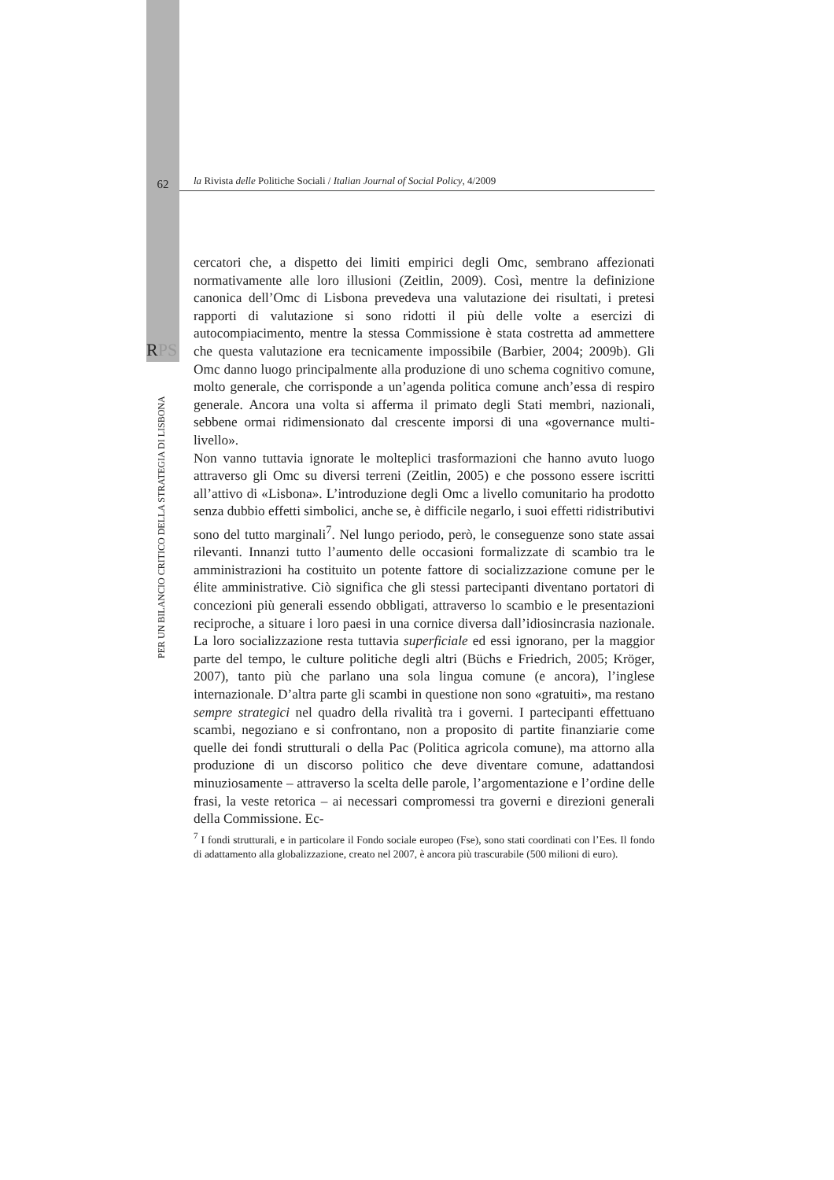62
la Rivista delle Politiche Sociali / Italian Journal of Social Policy, 4/2009
RPS
PER UN BILANCIO CRITICO DELLA STRATEGIA DI LISBONA
cercatori che, a dispetto dei limiti empirici degli Omc, sembrano affezionati normativamente alle loro illusioni (Zeitlin, 2009). Così, mentre la definizione canonica dell’Omc di Lisbona prevedeva una valutazione dei risultati, i pretesi rapporti di valutazione si sono ridotti il più delle volte a esercizi di autocompiacimento, mentre la stessa Commissione è stata costretta ad ammettere che questa valutazione era tecnicamente impossibile (Barbier, 2004; 2009b). Gli Omc danno luogo principalmente alla produzione di uno schema cognitivo comune, molto generale, che corrisponde a un’agenda politica comune anch’essa di respiro generale. Ancora una volta si afferma il primato degli Stati membri, nazionali, sebbene ormai ridimensionato dal crescente imporsi di una «governance multi-livello».
Non vanno tuttavia ignorate le molteplici trasformazioni che hanno avuto luogo attraverso gli Omc su diversi terreni (Zeitlin, 2005) e che possono essere iscritti all’attivo di «Lisbona». L’introduzione degli Omc a livello comunitario ha prodotto senza dubbio effetti simbolici, anche se, è difficile negarlo, i suoi effetti ridistributivi sono del tutto marginali<sup>7</sup>. Nel lungo periodo, però, le conseguenze sono state assai rilevanti. Innanzi tutto l’aumento delle occasioni formalizzate di scambio tra le amministrazioni ha costituito un potente fattore di socializzazione comune per le élite amministrative. Ciò significa che gli stessi partecipanti diventano portatori di concezioni più generali essendo obbligati, attraverso lo scambio e le presentazioni reciproche, a situare i loro paesi in una cornice diversa dall’idiosincrasia nazionale. La loro socializzazione resta tuttavia superficiale ed essi ignorano, per la maggior parte del tempo, le culture politiche degli altri (Büchs e Friedrich, 2005; Kröger, 2007), tanto più che parlano una sola lingua comune (e ancora), l’inglese internazionale. D’altra parte gli scambi in questione non sono «gratuiti», ma restano sempre strategici nel quadro della rivalità tra i governi. I partecipanti effettuano scambi, negoziano e si confrontano, non a proposito di partite finanziarie come quelle dei fondi strutturali o della Pac (Politica agricola comune), ma attorno alla produzione di un discorso politico che deve diventare comune, adattandosi minuziosamente – attraverso la scelta delle parole, l’argomentazione e l’ordine delle frasi, la veste retorica – ai necessari compromessi tra governi e direzioni generali della Commissione. Ec-
<sup>7</sup> I fondi strutturali, e in particolare il Fondo sociale europeo (Fse), sono stati coordinati con l’Ees. Il fondo di adattamento alla globalizzazione, creato nel 2007, è ancora più trascurabile (500 milioni di euro).